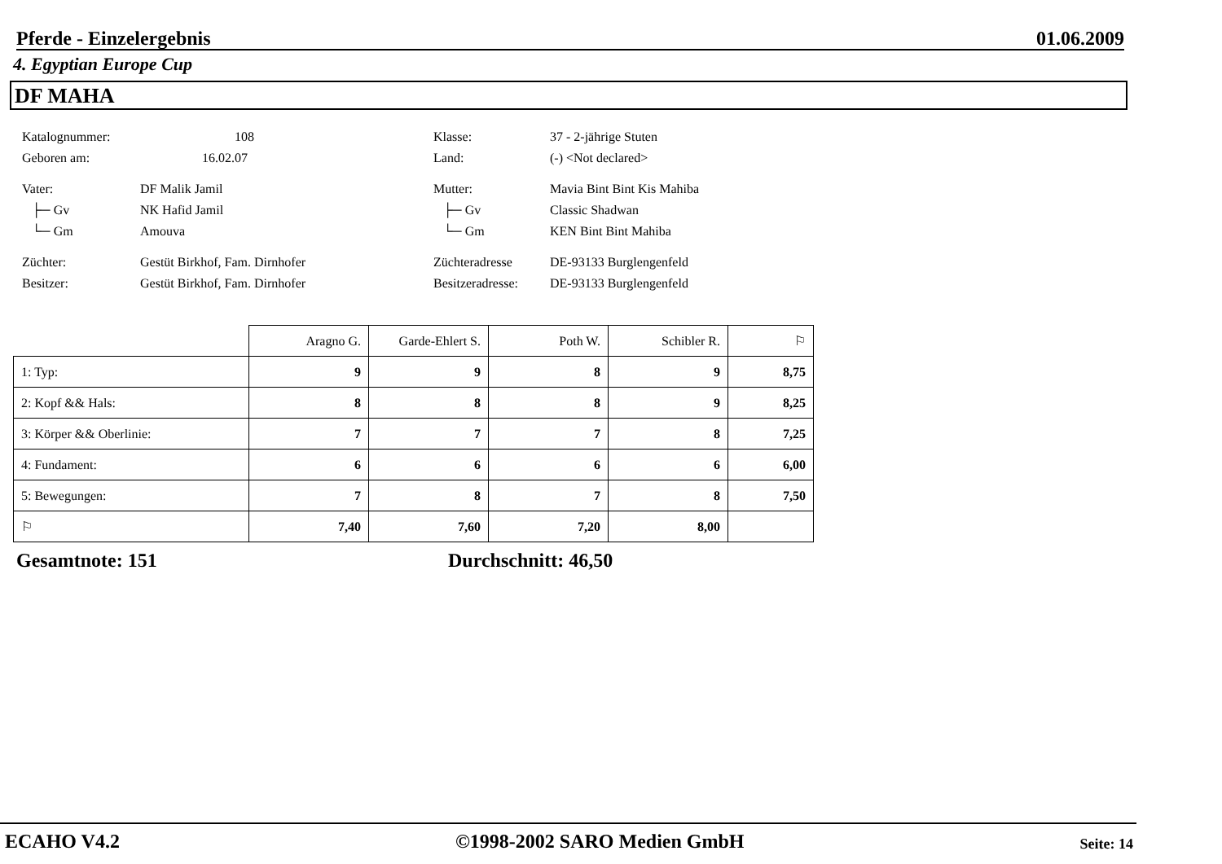Pferde - Einzelergebnis 01.06.2009
4. Egyptian Europe Cup
DF MAHA
Katalognummer: 108 Klasse: 37 - 2-jährige Stuten
Geboren am: 16.02.07 Land: (-) <Not declared>
Vater: DF Malik Jamil Mutter: Mavia Bint Bint Kis Mahiba
├─ Gv NK Hafid Jamil ├─ Gv Classic Shadwan
└─ Gm Amouva └─ Gm KEN Bint Bint Mahiba
Züchter: Gestüt Birkhof, Fam. Dirnhofer Züchteradresse DE-93133 Burglengenfeld
Besitzer: Gestüt Birkhof, Fam. Dirnhofer Besitzeradresse: DE-93133 Burglengenfeld
| | Aragno G. | Garde-Ehlert S. | Poth W. | Schibler R. | ⚐ |
| --- | --- | --- | --- | --- | --- |
| 1: Typ: | 9 | 9 | 8 | 9 | 8,75 |
| 2: Kopf && Hals: | 8 | 8 | 8 | 9 | 8,25 |
| 3: Körper && Oberlinie: | 7 | 7 | 7 | 8 | 7,25 |
| 4: Fundament: | 6 | 6 | 6 | 6 | 6,00 |
| 5: Bewegungen: | 7 | 8 | 7 | 8 | 7,50 |
| ⚐ | 7,40 | 7,60 | 7,20 | 8,00 | |
Gesamtnote: 151 Durchschnitt: 46,50
ECAHO V4.2 ©1998-2002 SARO Medien GmbH Seite: 14